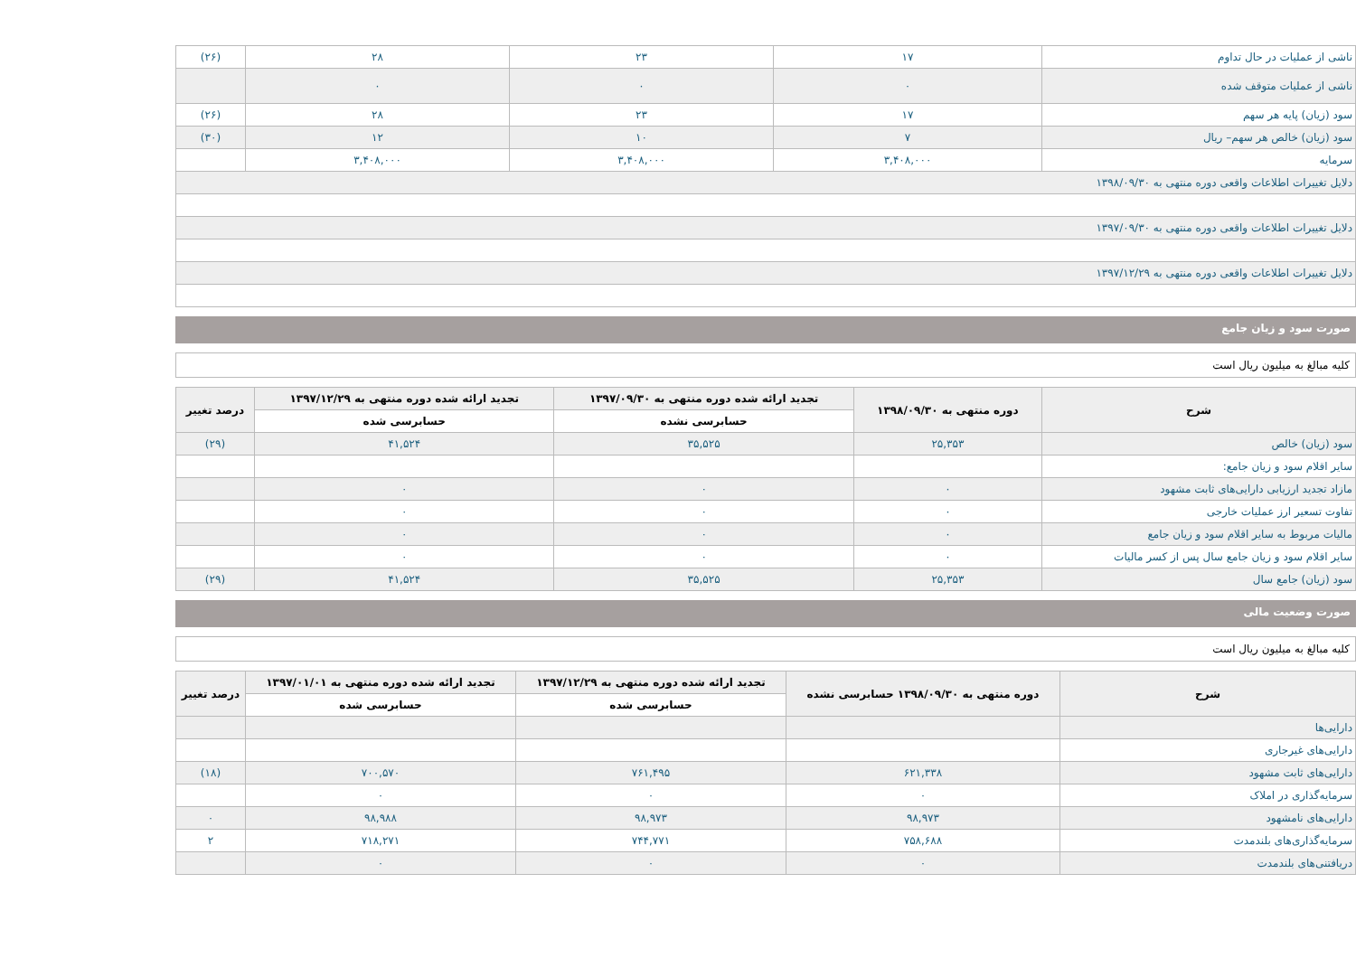| ناشی از عملیات در حال تداوم | ۱۷ | ۲۳ | ۲۸ | (۲۶) |
| ناشی از عملیات متوقف شده | ۰ | ۰ | ۰ | |
| سود (زیان) پایه هر سهم | ۱۷ | ۲۳ | ۲۸ | (۲۶) |
| سود (زیان) خالص هر سهم– ریال | ۷ | ۱۰ | ۱۲ | (۳۰) |
| سرمایه | ۳,۴۰۸,۰۰۰ | ۳,۴۰۸,۰۰۰ | ۳,۴۰۸,۰۰۰ | |
| دلایل تغییرات اطلاعات واقعی دوره منتهی به ۱۳۹۸/۰۹/۳۰ | | | | |
| دلایل تغییرات اطلاعات واقعی دوره منتهی به ۱۳۹۷/۰۹/۳۰ | | | | |
| دلایل تغییرات اطلاعات واقعی دوره منتهی به ۱۳۹۷/۱۲/۲۹ | | | | |
صورت سود و زیان جامع
کلیه مبالغ به میلیون ریال است
| شرح | دوره منتهی به ۱۳۹۸/۰۹/۳۰ | تجدید ارائه شده دوره منتهی به ۱۳۹۷/۰۹/۳۰ | تجدید ارائه شده دوره منتهی به ۱۳۹۷/۱۲/۲۹ | درصد تغییر |
| --- | --- | --- | --- | --- |
| | | حسابرسی نشده | حسابرسی شده | |
| سود (زیان) خالص | ۲۵,۳۵۳ | ۳۵,۵۲۵ | ۴۱,۵۲۴ | (۲۹) |
| سایر اقلام سود و زیان جامع: | | | | |
| مازاد تجدید ارزیابی دارایی‌های ثابت مشهود | ۰ | ۰ | ۰ | |
| تفاوت تسعیر ارز عملیات خارجی | ۰ | ۰ | ۰ | |
| مالیات مربوط به سایر اقلام سود و زیان جامع | ۰ | ۰ | ۰ | |
| سایر اقلام سود و زیان جامع سال پس از کسر مالیات | ۰ | ۰ | ۰ | |
| سود (زیان) جامع سال | ۲۵,۳۵۳ | ۳۵,۵۲۵ | ۴۱,۵۲۴ | (۲۹) |
صورت وضعیت مالی
کلیه مبالغ به میلیون ریال است
| شرح | دوره منتهی به ۱۳۹۸/۰۹/۳۰ حسابرسی نشده | تجدید ارائه شده دوره منتهی به ۱۳۹۷/۱۲/۲۹ | تجدید ارائه شده دوره منتهی به ۱۳۹۷/۰۱/۰۱ | درصد تغییر |
| --- | --- | --- | --- | --- |
| | | حسابرسی شده | حسابرسی شده | |
| دارایی‌ها | | | | |
| دارایی‌های غیرجاری | | | | |
| دارایی‌های ثابت مشهود | ۶۲۱,۳۳۸ | ۷۶۱,۴۹۵ | ۷۰۰,۵۷۰ | (۱۸) |
| سرمایه‌گذاری در املاک | ۰ | ۰ | ۰ | |
| دارایی‌های نامشهود | ۹۸,۹۷۳ | ۹۸,۹۷۳ | ۹۸,۹۸۸ | ۰ |
| سرمایه‌گذاری‌های بلندمدت | ۷۵۸,۶۸۸ | ۷۴۴,۷۷۱ | ۷۱۸,۲۷۱ | ۲ |
| دریافتنی‌های بلندمدت | ۰ | ۰ | ۰ | |